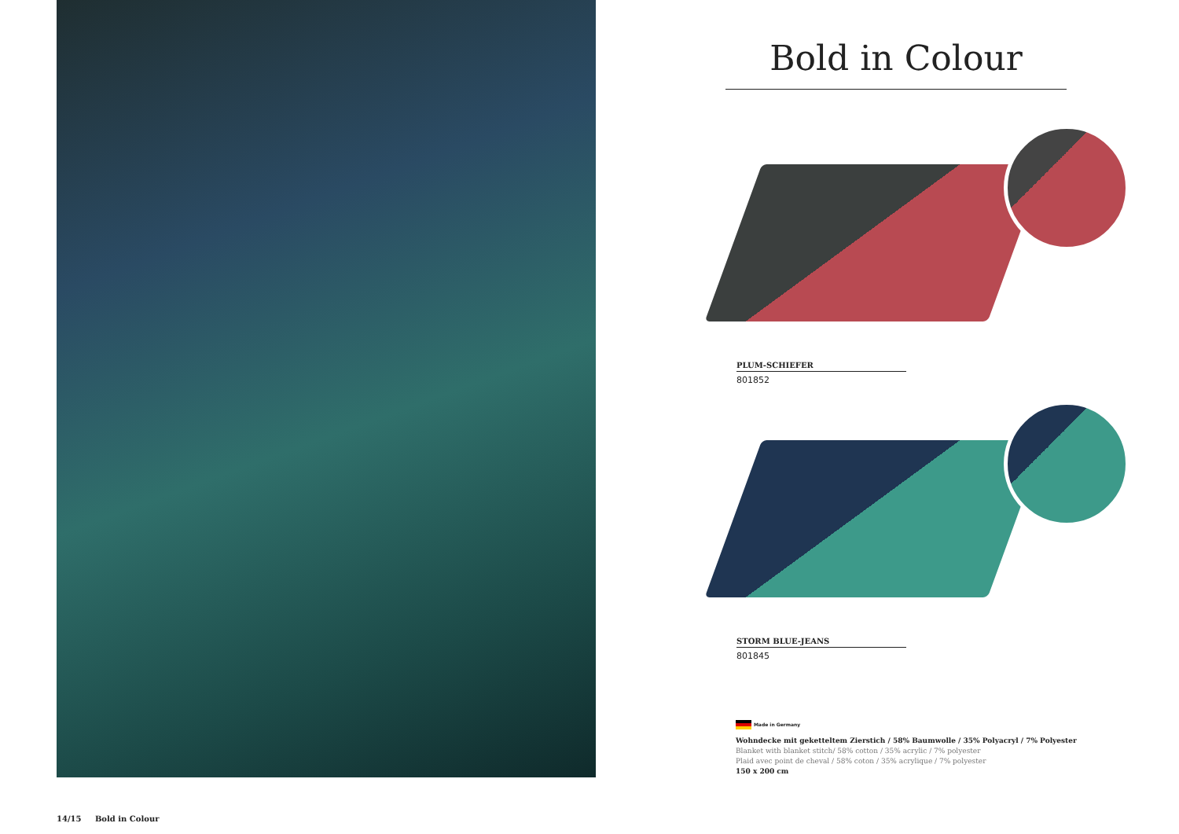Bold in Colour
PLUM-SCHIEFER
801852
STORM BLUE-JEANS
801845
Made in Germany
Wohndecke mit geketteltem Zierstich / 58% Baumwolle / 35% Polyacryl / 7% Polyester
Blanket with blanket stitch/ 58% cotton / 35% acrylic / 7% polyester
Plaid avec point de cheval / 58% coton / 35% acrylique / 7% polyester
150 x 200 cm
14/15 Bold in Colour